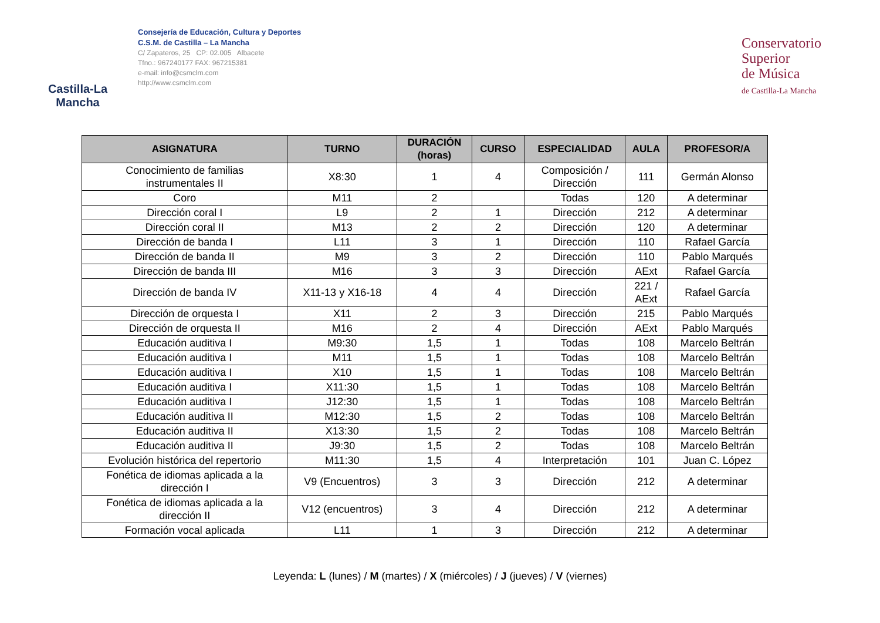Castilla-La Mancha
Consejería de Educación, Cultura y Deportes
C.S.M. de Castilla – La Mancha
C/ Zapateros, 25 CP: 02.005 Albacete
Tfno.: 967240177 FAX: 967215381
e-mail: info@csmclm.com
http://www.csmclm.com
Conservatorio
Superior
de Música
de Castilla-La Mancha
| ASIGNATURA | TURNO | DURACIÓN (horas) | CURSO | ESPECIALIDAD | AULA | PROFESOR/A |
| --- | --- | --- | --- | --- | --- | --- |
| Conocimiento de familias instrumentales II | X8:30 | 1 | 4 | Composición / Dirección | 111 | Germán Alonso |
| Coro | M11 | 2 | | Todas | 120 | A determinar |
| Dirección coral I | L9 | 2 | 1 | Dirección | 212 | A determinar |
| Dirección coral II | M13 | 2 | 2 | Dirección | 120 | A determinar |
| Dirección de banda I | L11 | 3 | 1 | Dirección | 110 | Rafael García |
| Dirección de banda II | M9 | 3 | 2 | Dirección | 110 | Pablo Marqués |
| Dirección de banda III | M16 | 3 | 3 | Dirección | AExt | Rafael García |
| Dirección de banda IV | X11-13 y X16-18 | 4 | 4 | Dirección | 221 / AExt | Rafael García |
| Dirección de orquesta I | X11 | 2 | 3 | Dirección | 215 | Pablo Marqués |
| Dirección de orquesta II | M16 | 2 | 4 | Dirección | AExt | Pablo Marqués |
| Educación auditiva I | M9:30 | 1,5 | 1 | Todas | 108 | Marcelo Beltrán |
| Educación auditiva I | M11 | 1,5 | 1 | Todas | 108 | Marcelo Beltrán |
| Educación auditiva I | X10 | 1,5 | 1 | Todas | 108 | Marcelo Beltrán |
| Educación auditiva I | X11:30 | 1,5 | 1 | Todas | 108 | Marcelo Beltrán |
| Educación auditiva I | J12:30 | 1,5 | 1 | Todas | 108 | Marcelo Beltrán |
| Educación auditiva II | M12:30 | 1,5 | 2 | Todas | 108 | Marcelo Beltrán |
| Educación auditiva II | X13:30 | 1,5 | 2 | Todas | 108 | Marcelo Beltrán |
| Educación auditiva II | J9:30 | 1,5 | 2 | Todas | 108 | Marcelo Beltrán |
| Evolución histórica del repertorio | M11:30 | 1,5 | 4 | Interpretación | 101 | Juan C. López |
| Fonética de idiomas aplicada a la dirección I | V9 (Encuentros) | 3 | 3 | Dirección | 212 | A determinar |
| Fonética de idiomas aplicada a la dirección II | V12 (encuentros) | 3 | 4 | Dirección | 212 | A determinar |
| Formación vocal aplicada | L11 | 1 | 3 | Dirección | 212 | A determinar |
Leyenda: L (lunes) / M (martes) / X (miércoles) / J (jueves) / V (viernes)